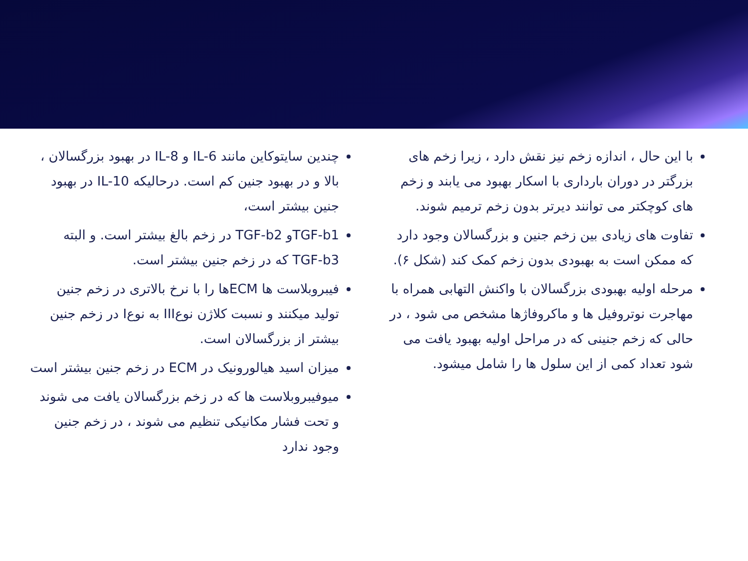با این حال ، اندازه زخم نیز نقش دارد ، زیرا زخم های بزرگتر در دوران بارداری با اسکار بهبود می یابند و زخم های کوچکتر می توانند دیرتر بدون زخم ترمیم شوند.
تفاوت های زیادی بین زخم جنین و بزرگسالان وجود دارد که ممکن است به بهبودی بدون زخم کمک کند (شکل ۶).
مرحله اولیه بهبودی بزرگسالان با واکنش التهابی همراه با مهاجرت نوتروفیل ها و ماکروفاژها مشخص می شود ، در حالی که زخم جنینی که در مراحل اولیه بهبود یافت می شود تعداد کمی از این سلول ها را شامل میشود.
چندین سایتوکاین مانند IL-6 و IL-8 در بهبود بزرگسالان ، بالا و در بهبود جنین کم است. درحالیکه IL-10 در بهبود جنین بیشتر است،
TGF-b1و TGF-b2 در زخم بالغ بیشتر است. و البته TGF-b3 که در زخم جنین بیشتر است.
فیبروبلاست ها ECMها را با نرخ بالاتری در زخم جنین تولید میکنند و نسبت کلاژن نوعIII به نوعI در زخم جنین بیشتر از بزرگسالان است.
میزان اسید هیالورونیک در ECM در زخم جنین بیشتر است
میوفیبروبلاست ها که در زخم بزرگسالان یافت می شوند و تحت فشار مکانیکی تنظیم می شوند ، در زخم جنین وجود ندارد